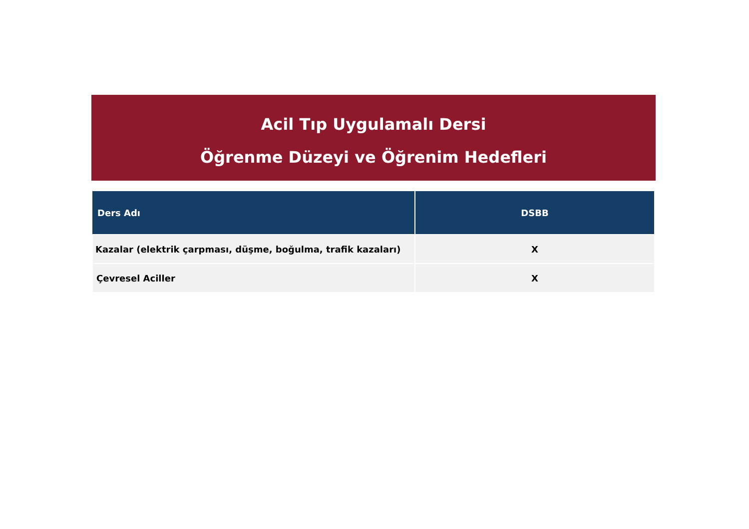Acil Tıp Uygulamalı Dersi
Öğrenme Düzeyi ve Öğrenim Hedefleri
| Ders Adı | DSBB |
| --- | --- |
| Kazalar (elektrik çarpması, düşme, boğulma, trafik kazaları) | X |
| Çevresel Aciller | X |